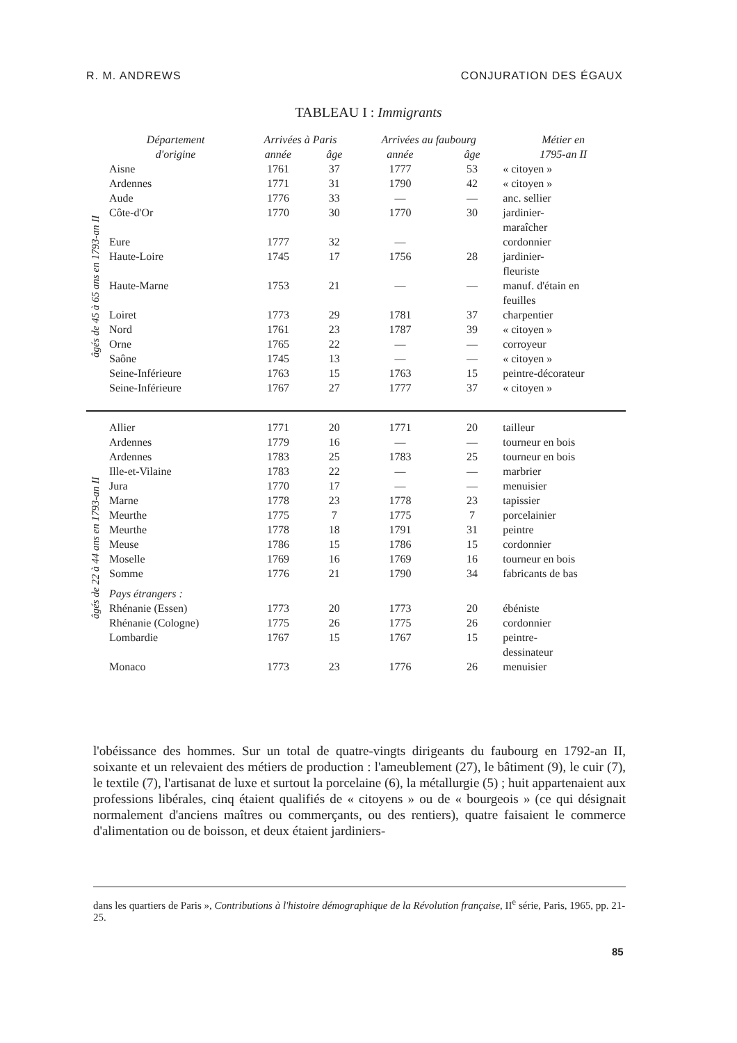R. M. ANDREWS CONJURATION DES ÉGAUX
TABLEAU I : Immigrants
| | Département d'origine | Arrivées à Paris | | Arrivées au faubourg | | Métier en 1795-an II |
| --- | --- | --- | --- | --- | --- | --- |
| | | année | âge | année | âge | |
| âgés de 45 à 65 ans en 1793-an II | Aisne | 1761 | 37 | 1777 | 53 | « citoyen » |
| | Ardennes | 1771 | 31 | 1790 | 42 | « citoyen » |
| | Aude | 1776 | 33 | — | — | anc. sellier |
| | Côte-d'Or | 1770 | 30 | 1770 | 30 | jardinier- maraîcher |
| | Eure | 1777 | 32 | — | | cordonnier |
| | Haute-Loire | 1745 | 17 | 1756 | 28 | jardinier- fleuriste |
| | Haute-Marne | 1753 | 21 | — | — | manuf. d'étain en feuilles |
| | Loiret | 1773 | 29 | 1781 | 37 | charpentier |
| | Nord | 1761 | 23 | 1787 | 39 | « citoyen » |
| | Orne | 1765 | 22 | — | — | corroyeur |
| | Saône | 1745 | 13 | — | — | « citoyen » |
| | Seine-Inférieure | 1763 | 15 | 1763 | 15 | peintre-décorateur |
| | Seine-Inférieure | 1767 | 27 | 1777 | 37 | « citoyen » |
| âgés de 22 à 44 ans en 1793-an II | Allier | 1771 | 20 | 1771 | 20 | tailleur |
| | Ardennes | 1779 | 16 | — | — | tourneur en bois |
| | Ardennes | 1783 | 25 | 1783 | 25 | tourneur en bois |
| | Ille-et-Vilaine | 1783 | 22 | — | — | marbrier |
| | Jura | 1770 | 17 | — | — | menuisier |
| | Marne | 1778 | 23 | 1778 | 23 | tapissier |
| | Meurthe | 1775 | 7 | 1775 | 7 | porcelainier |
| | Meurthe | 1778 | 18 | 1791 | 31 | peintre |
| | Meuse | 1786 | 15 | 1786 | 15 | cordonnier |
| | Moselle | 1769 | 16 | 1769 | 16 | tourneur en bois |
| | Somme | 1776 | 21 | 1790 | 34 | fabricants de bas |
| | Pays étrangers : | | | | | |
| | Rhénanie (Essen) | 1773 | 20 | 1773 | 20 | ébéniste |
| | Rhénanie (Cologne) | 1775 | 26 | 1775 | 26 | cordonnier |
| | Lombardie | 1767 | 15 | 1767 | 15 | peintre- dessinateur |
| | Monaco | 1773 | 23 | 1776 | 26 | menuisier |
l'obéissance des hommes. Sur un total de quatre-vingts dirigeants du faubourg en 1792-an II, soixante et un relevaient des métiers de production : l'ameublement (27), le bâtiment (9), le cuir (7), le textile (7), l'artisanat de luxe et surtout la porcelaine (6), la métallurgie (5) ; huit appartenaient aux professions libérales, cinq étaient qualifiés de « citoyens » ou de « bourgeois » (ce qui désignait normalement d'anciens maîtres ou commerçants, ou des rentiers), quatre faisaient le commerce d'alimentation ou de boisson, et deux étaient jardiniers-
dans les quartiers de Paris », Contributions à l'histoire démographique de la Révolution française, II<sup>e</sup> série, Paris, 1965, pp. 21-25.
85